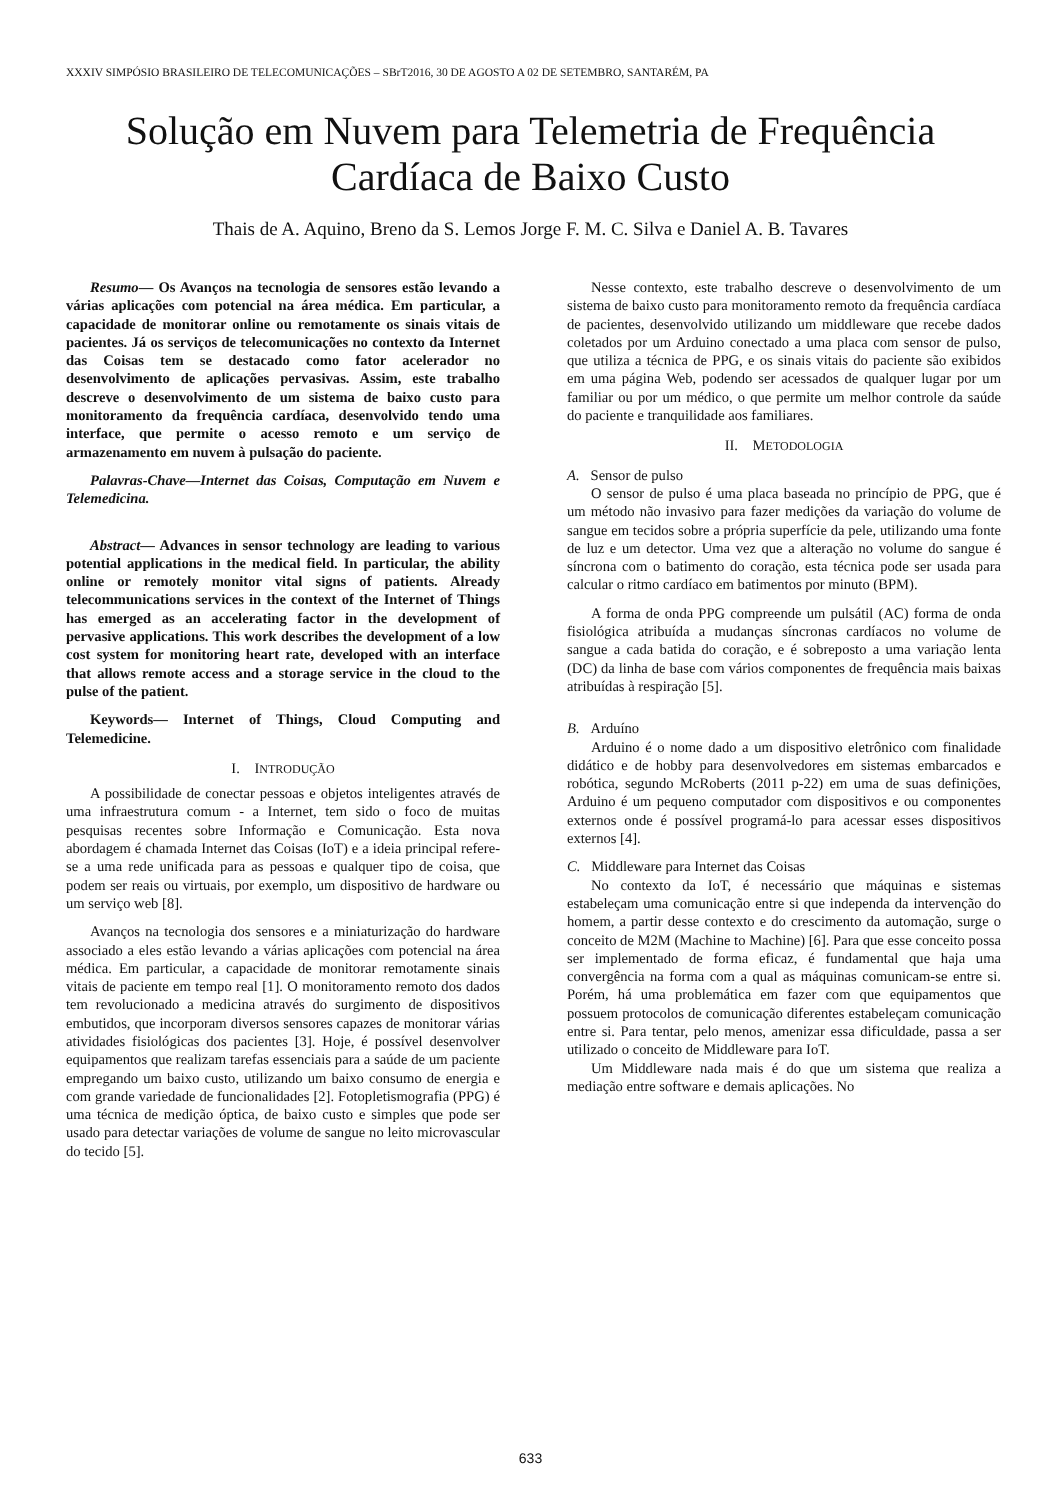XXXIV SIMPÓSIO BRASILEIRO DE TELECOMUNICAÇÕES – SBrT2016, 30 DE AGOSTO A 02 DE SETEMBRO, SANTARÉM, PA
Solução em Nuvem para Telemetria de Frequência
Cardíaca de Baixo Custo
Thais de A. Aquino, Breno da S. Lemos Jorge F. M. C. Silva e Daniel A. B. Tavares
Resumo— Os Avanços na tecnologia de sensores estão levando a várias aplicações com potencial na área médica. Em particular, a capacidade de monitorar online ou remotamente os sinais vitais de pacientes. Já os serviços de telecomunicações no contexto da Internet das Coisas tem se destacado como fator acelerador no desenvolvimento de aplicações pervasivas. Assim, este trabalho descreve o desenvolvimento de um sistema de baixo custo para monitoramento da frequência cardíaca, desenvolvido tendo uma interface, que permite o acesso remoto e um serviço de armazenamento em nuvem à pulsação do paciente.
Palavras-Chave—Internet das Coisas, Computação em Nuvem e Telemedicina.
Abstract— Advances in sensor technology are leading to various potential applications in the medical field. In particular, the ability online or remotely monitor vital signs of patients. Already telecommunications services in the context of the Internet of Things has emerged as an accelerating factor in the development of pervasive applications. This work describes the development of a low cost system for monitoring heart rate, developed with an interface that allows remote access and a storage service in the cloud to the pulse of the patient.
Keywords— Internet of Things, Cloud Computing and Telemedicine.
I. INTRODUÇÃO
A possibilidade de conectar pessoas e objetos inteligentes através de uma infraestrutura comum - a Internet, tem sido o foco de muitas pesquisas recentes sobre Informação e Comunicação. Esta nova abordagem é chamada Internet das Coisas (IoT) e a ideia principal refere-se a uma rede unificada para as pessoas e qualquer tipo de coisa, que podem ser reais ou virtuais, por exemplo, um dispositivo de hardware ou um serviço web [8].
Avanços na tecnologia dos sensores e a miniaturização do hardware associado a eles estão levando a várias aplicações com potencial na área médica. Em particular, a capacidade de monitorar remotamente sinais vitais de paciente em tempo real [1]. O monitoramento remoto dos dados tem revolucionado a medicina através do surgimento de dispositivos embutidos, que incorporam diversos sensores capazes de monitorar várias atividades fisiológicas dos pacientes [3]. Hoje, é possível desenvolver equipamentos que realizam tarefas essenciais para a saúde de um paciente empregando um baixo custo, utilizando um baixo consumo de energia e com grande variedade de funcionalidades [2]. Fotopletismografia (PPG) é uma técnica de medição óptica, de baixo custo e simples que pode ser usado para detectar variações de volume de sangue no leito microvascular do tecido [5].
Nesse contexto, este trabalho descreve o desenvolvimento de um sistema de baixo custo para monitoramento remoto da frequência cardíaca de pacientes, desenvolvido utilizando um middleware que recebe dados coletados por um Arduino conectado a uma placa com sensor de pulso, que utiliza a técnica de PPG, e os sinais vitais do paciente são exibidos em uma página Web, podendo ser acessados de qualquer lugar por um familiar ou por um médico, o que permite um melhor controle da saúde do paciente e tranquilidade aos familiares.
II. METODOLOGIA
A. Sensor de pulso
O sensor de pulso é uma placa baseada no princípio de PPG, que é um método não invasivo para fazer medições da variação do volume de sangue em tecidos sobre a própria superfície da pele, utilizando uma fonte de luz e um detector. Uma vez que a alteração no volume do sangue é síncrona com o batimento do coração, esta técnica pode ser usada para calcular o ritmo cardíaco em batimentos por minuto (BPM).
A forma de onda PPG compreende um pulsátil (AC) forma de onda fisiológica atribuída a mudanças síncronas cardíacos no volume de sangue a cada batida do coração, e é sobreposto a uma variação lenta (DC) da linha de base com vários componentes de frequência mais baixas atribuídas à respiração [5].
B. Arduíno
Arduino é o nome dado a um dispositivo eletrônico com finalidade didático e de hobby para desenvolvedores em sistemas embarcados e robótica, segundo McRoberts (2011 p-22) em uma de suas definições, Arduino é um pequeno computador com dispositivos e ou componentes externos onde é possível programá-lo para acessar esses dispositivos externos [4].
C. Middleware para Internet das Coisas
No contexto da IoT, é necessário que máquinas e sistemas estabeleçam uma comunicação entre si que independa da intervenção do homem, a partir desse contexto e do crescimento da automação, surge o conceito de M2M (Machine to Machine) [6]. Para que esse conceito possa ser implementado de forma eficaz, é fundamental que haja uma convergência na forma com a qual as máquinas comunicam-se entre si. Porém, há uma problemática em fazer com que equipamentos que possuem protocolos de comunicação diferentes estabeleçam comunicação entre si. Para tentar, pelo menos, amenizar essa dificuldade, passa a ser utilizado o conceito de Middleware para IoT.
Um Middleware nada mais é do que um sistema que realiza a mediação entre software e demais aplicações. No
633